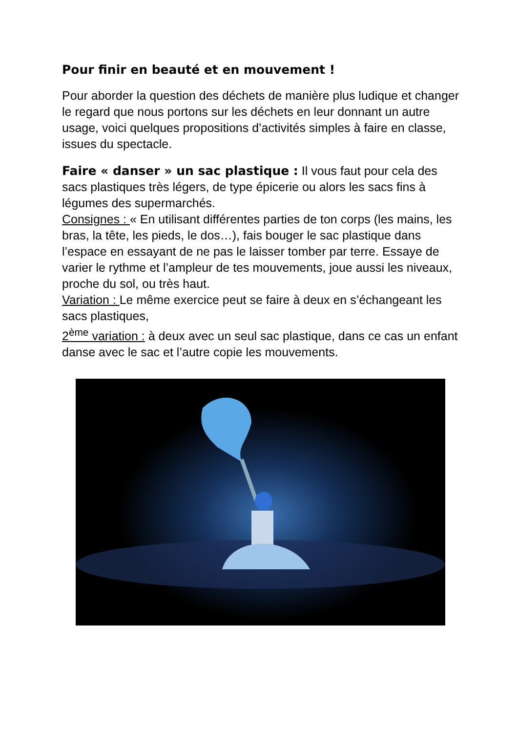Pour finir en beauté et en mouvement !
Pour aborder la question des déchets de manière plus ludique et changer le regard que nous portons sur les déchets en leur donnant un autre usage, voici quelques propositions d’activités simples à faire en classe, issues du spectacle.
Faire « danser » un sac plastique : Il vous faut pour cela des sacs plastiques très légers, de type épicerie ou alors les sacs fins à légumes des supermarchés.
Consignes : « En utilisant différentes parties de ton corps (les mains, les bras, la tête, les pieds, le dos…), fais bouger le sac plastique dans l’espace en essayant de ne pas le laisser tomber par terre. Essaye de varier le rythme et l’ampleur de tes mouvements, joue aussi les niveaux, proche du sol, ou très haut.
Variation : Le même exercice peut se faire à deux en s’échangeant les sacs plastiques,
2<sup>ème</sup> variation : à deux avec un seul sac plastique, dans ce cas un enfant danse avec le sac et l’autre copie les mouvements.